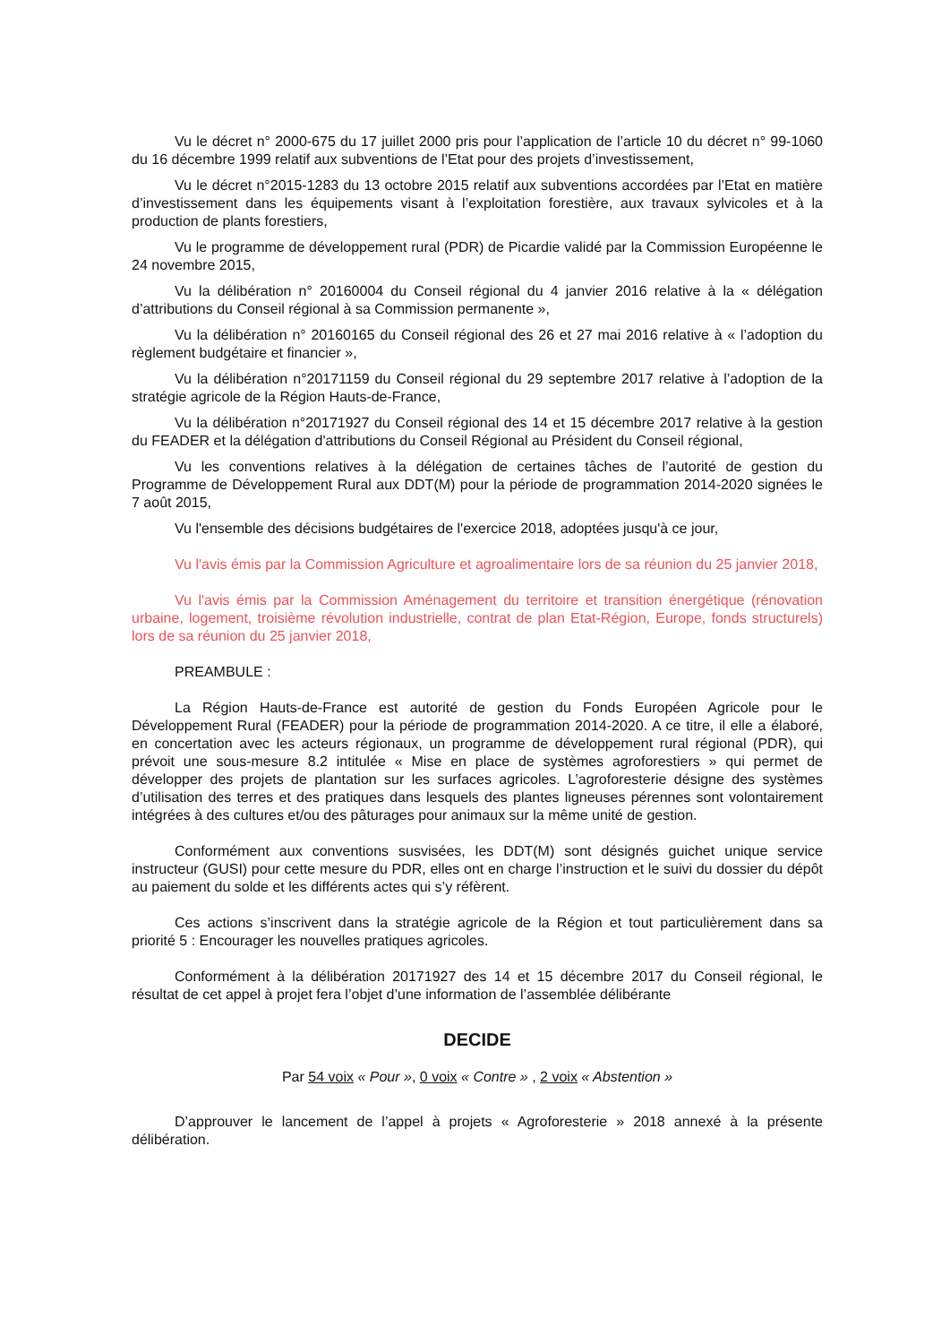Vu le décret n° 2000-675 du 17 juillet 2000 pris pour l’application de l’article 10 du décret n° 99-1060 du 16 décembre 1999 relatif aux subventions de l’Etat pour des projets d’investissement,
Vu le décret n°2015-1283 du 13 octobre 2015 relatif aux subventions accordées par l’Etat en matière d’investissement dans les équipements visant à l’exploitation forestière, aux travaux sylvicoles et à la production de plants forestiers,
Vu le programme de développement rural (PDR) de Picardie validé par la Commission Européenne le 24 novembre 2015,
Vu la délibération n° 20160004 du Conseil régional du 4 janvier 2016 relative à la « délégation d’attributions du Conseil régional à sa Commission permanente »,
Vu la délibération n° 20160165 du Conseil régional des 26 et 27 mai 2016 relative à « l’adoption du règlement budgétaire et financier »,
Vu la délibération n°20171159 du Conseil régional du 29 septembre 2017 relative à l’adoption de la stratégie agricole de la Région Hauts-de-France,
Vu la délibération n°20171927 du Conseil régional des 14 et 15 décembre 2017 relative à la gestion du FEADER et la délégation d'attributions du Conseil Régional au Président du Conseil régional,
Vu les conventions relatives à la délégation de certaines tâches de l’autorité de gestion du Programme de Développement Rural aux DDT(M) pour la période de programmation 2014-2020 signées le 7 août 2015,
Vu l'ensemble des décisions budgétaires de l'exercice 2018, adoptées jusqu'à ce jour,
Vu l'avis émis par la Commission Agriculture et agroalimentaire lors de sa réunion du 25 janvier 2018,
Vu l'avis émis par la Commission Aménagement du territoire et transition énergétique (rénovation urbaine, logement, troisième révolution industrielle, contrat de plan Etat-Région, Europe, fonds structurels) lors de sa réunion du 25 janvier 2018,
PREAMBULE :
La Région Hauts-de-France est autorité de gestion du Fonds Européen Agricole pour le Développement Rural (FEADER) pour la période de programmation 2014-2020. A ce titre, il elle a élaboré, en concertation avec les acteurs régionaux, un programme de développement rural régional (PDR), qui prévoit une sous-mesure 8.2 intitulée « Mise en place de systèmes agroforestiers » qui permet de développer des projets de plantation sur les surfaces agricoles. L’agroforesterie désigne des systèmes d’utilisation des terres et des pratiques dans lesquels des plantes ligneuses pérennes sont volontairement intégrées à des cultures et/ou des pâturages pour animaux sur la même unité de gestion.
Conformément aux conventions susvisées, les DDT(M) sont désignés guichet unique service instructeur (GUSI) pour cette mesure du PDR, elles ont en charge l’instruction et le suivi du dossier du dépôt au paiement du solde et les différents actes qui s’y réfèrent.
Ces actions s’inscrivent dans la stratégie agricole de la Région et tout particulièrement dans sa priorité 5 : Encourager les nouvelles pratiques agricoles.
Conformément à la délibération 20171927 des 14 et 15 décembre 2017 du Conseil régional, le résultat de cet appel à projet fera l’objet d’une information de l’assemblée délibérante
DECIDE
Par 54 voix « Pour », 0 voix « Contre » , 2 voix « Abstention »
D’approuver le lancement de l’appel à projets « Agroforesterie » 2018 annexé à la présente délibération.